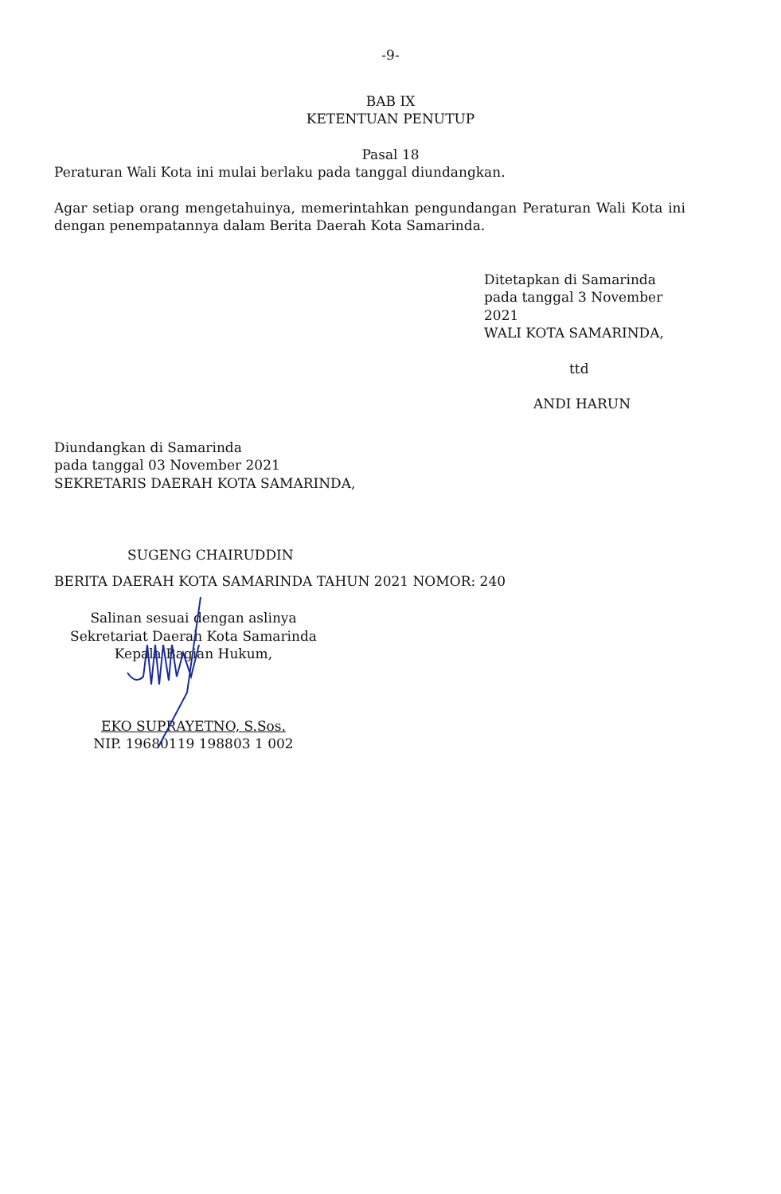-9-
BAB IX
KETENTUAN PENUTUP
Pasal 18
Peraturan Wali Kota ini mulai berlaku pada tanggal diundangkan.
Agar setiap orang mengetahuinya, memerintahkan pengundangan Peraturan Wali Kota ini dengan penempatannya dalam Berita Daerah Kota Samarinda.
Ditetapkan di Samarinda
pada tanggal 3 November 2021
WALI KOTA SAMARINDA,
ttd
ANDI HARUN
Diundangkan di Samarinda
pada tanggal 03 November 2021
SEKRETARIS DAERAH KOTA SAMARINDA,
SUGENG CHAIRUDDIN
BERITA DAERAH KOTA SAMARINDA TAHUN 2021 NOMOR: 240
Salinan sesuai dengan aslinya
Sekretariat Daerah Kota Samarinda
Kepala Bagian Hukum,
EKO SUPRAYETNO, S.Sos.
NIP. 19680119 198803 1 002